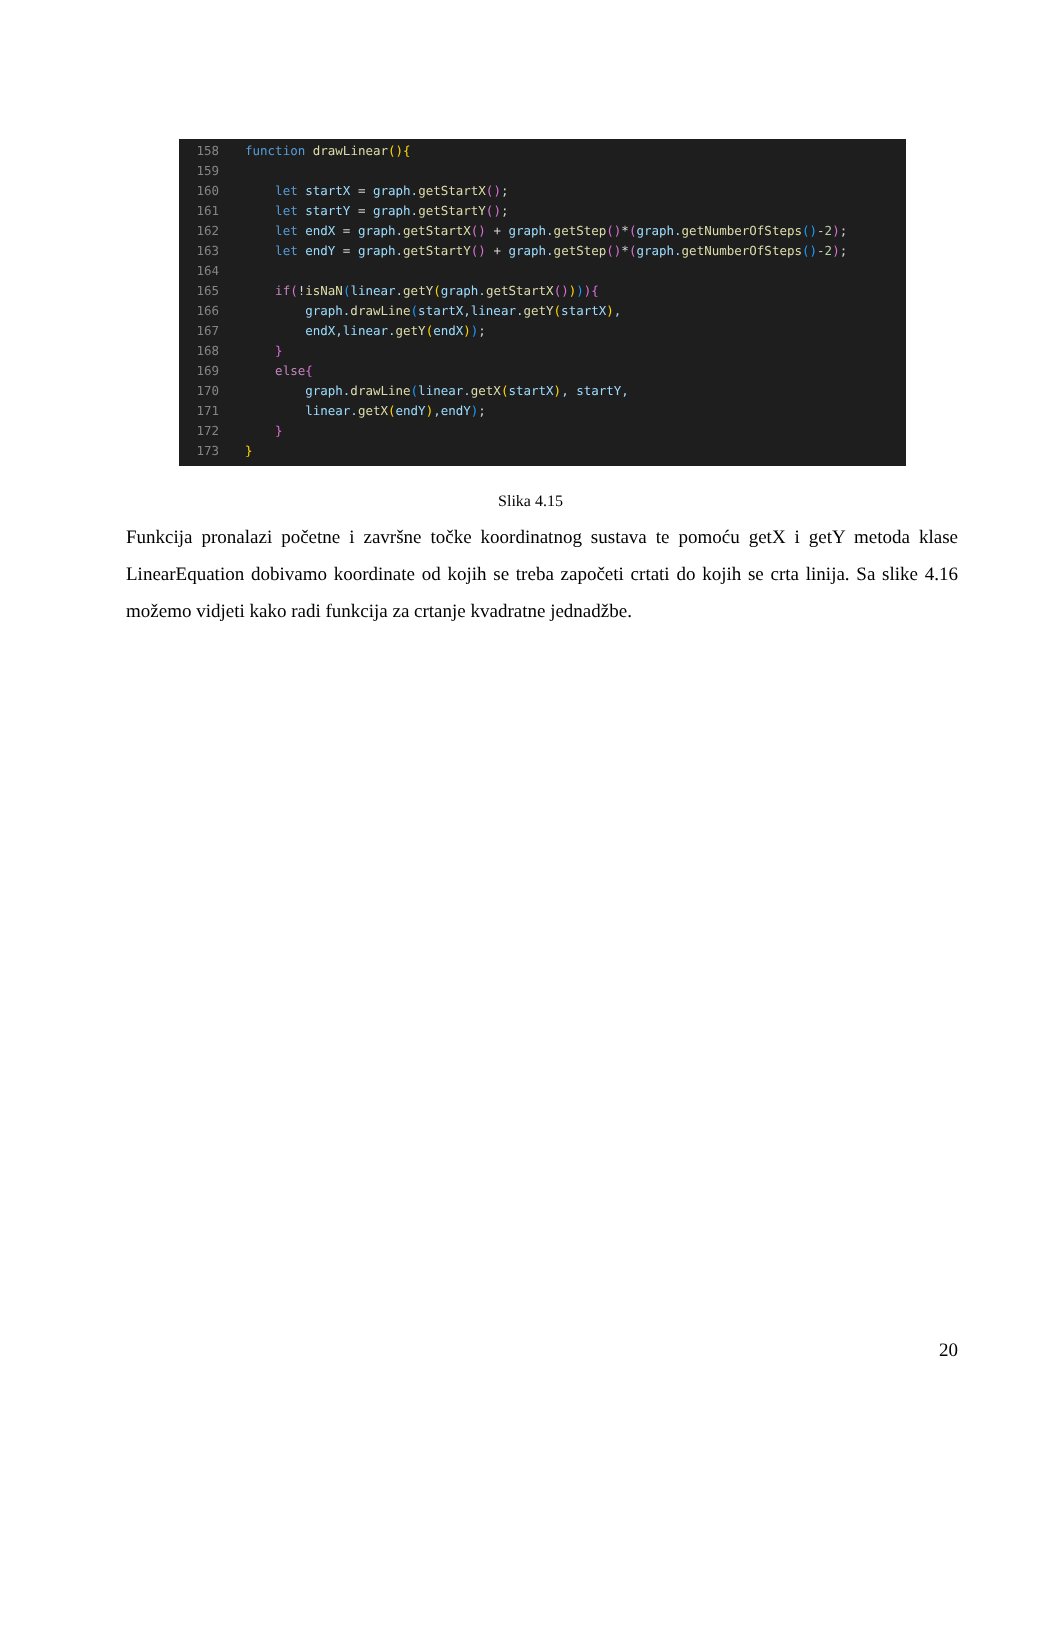158 function drawLinear(){
159
160 let startX = graph.getStartX();
161 let startY = graph.getStartY();
162 let endX = graph.getStartX() + graph.getStep()*(graph.getNumberOfSteps()-2);
163 let endY = graph.getStartY() + graph.getStep()*(graph.getNumberOfSteps()-2);
164
165 if(!isNaN(linear.getY(graph.getStartX()))){
166 graph.drawLine(startX,linear.getY(startX),
167 endX,linear.getY(endX));
168 }
169 else{
170 graph.drawLine(linear.getX(startX), startY,
171 linear.getX(endY),endY);
172 }
173 }
Slika 4.15
Funkcija pronalazi početne i završne točke koordinatnog sustava te pomoću getX i getY metoda klase LinearEquation dobivamo koordinate od kojih se treba započeti crtati do kojih se crta linija. Sa slike 4.16 možemo vidjeti kako radi funkcija za crtanje kvadratne jednadžbe.
20